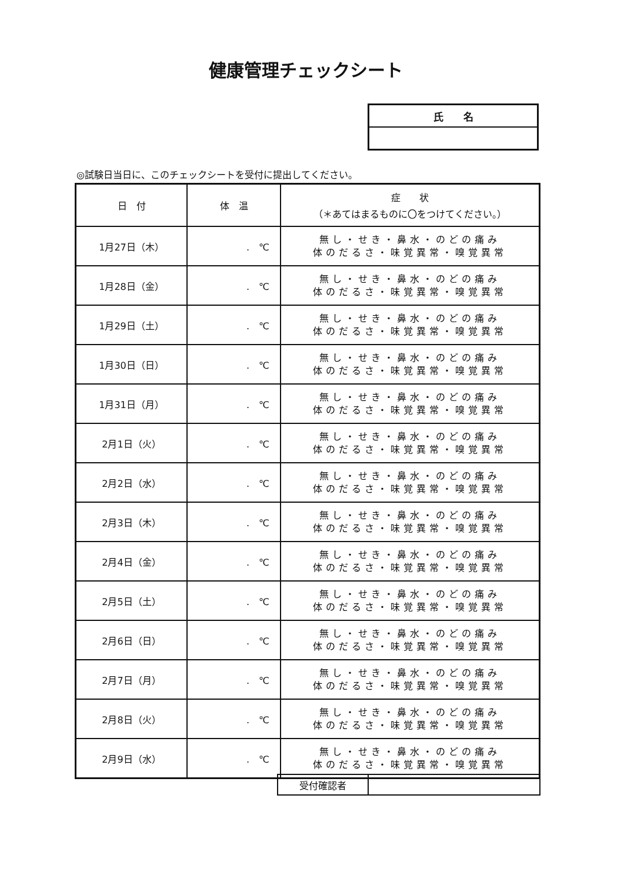健康管理チェックシート
| 氏 名 |
◎試験日当日に、このチェックシートを受付に提出してください。
| 日 付 | 体 温 | 症 状 （＊あてはまるものに〇をつけてください。） |
| --- | --- | --- |
| 1月27日（木） | . ℃ | 無し・せき・鼻水・のどの痛み 体のだるさ・味覚異常・嗅覚異常 |
| 1月28日（金） | . ℃ | 無し・せき・鼻水・のどの痛み 体のだるさ・味覚異常・嗅覚異常 |
| 1月29日（土） | . ℃ | 無し・せき・鼻水・のどの痛み 体のだるさ・味覚異常・嗅覚異常 |
| 1月30日（日） | . ℃ | 無し・せき・鼻水・のどの痛み 体のだるさ・味覚異常・嗅覚異常 |
| 1月31日（月） | . ℃ | 無し・せき・鼻水・のどの痛み 体のだるさ・味覚異常・嗅覚異常 |
| 2月1日（火） | . ℃ | 無し・せき・鼻水・のどの痛み 体のだるさ・味覚異常・嗅覚異常 |
| 2月2日（水） | . ℃ | 無し・せき・鼻水・のどの痛み 体のだるさ・味覚異常・嗅覚異常 |
| 2月3日（木） | . ℃ | 無し・せき・鼻水・のどの痛み 体のだるさ・味覚異常・嗅覚異常 |
| 2月4日（金） | . ℃ | 無し・せき・鼻水・のどの痛み 体のだるさ・味覚異常・嗅覚異常 |
| 2月5日（土） | . ℃ | 無し・せき・鼻水・のどの痛み 体のだるさ・味覚異常・嗅覚異常 |
| 2月6日（日） | . ℃ | 無し・せき・鼻水・のどの痛み 体のだるさ・味覚異常・嗅覚異常 |
| 2月7日（月） | . ℃ | 無し・せき・鼻水・のどの痛み 体のだるさ・味覚異常・嗅覚異常 |
| 2月8日（火） | . ℃ | 無し・せき・鼻水・のどの痛み 体のだるさ・味覚異常・嗅覚異常 |
| 2月9日（水） | . ℃ | 無し・せき・鼻水・のどの痛み 体のだるさ・味覚異常・嗅覚異常 |
| 受付確認者 | |